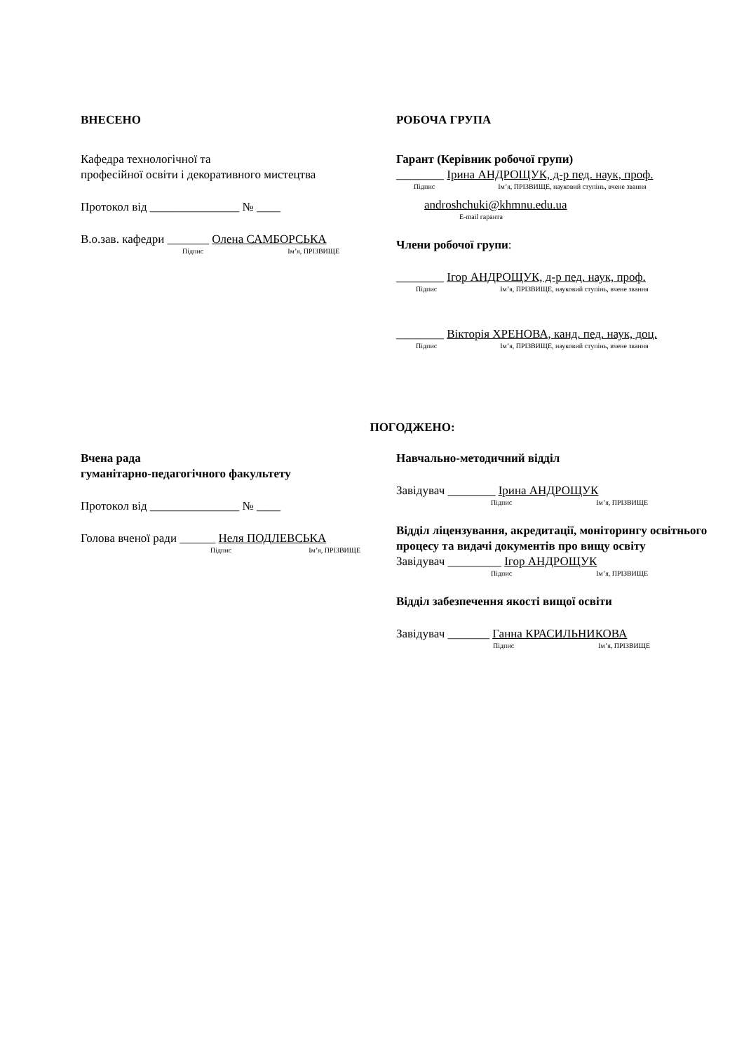ВНЕСЕНО
Кафедра технологічної та
професійної освіти і декоративного мистецтва
Протокол від _______________ № ____
В.о.зав. кафедри _______ Олена САМБОРСЬКА
Підпис Ім’я, ПРІЗВИЩЕ
РОБОЧА ГРУПА
Гарант (Керівник робочої групи)
________ Ірина АНДРОЩУК, д-р пед. наук, проф.
Підпис Ім’я, ПРІЗВИЩЕ, науковий ступінь, вчене звання
androshchuki@khmnu.edu.ua
E-mail гаранта
Члени робочої групи:
________ Ігор АНДРОЩУК, д-р пед. наук, проф.
Підпис Ім’я, ПРІЗВИЩЕ, науковий ступінь, вчене звання
________ Вікторія ХРЕНОВА, канд. пед. наук, доц.
Підпис Ім’я, ПРІЗВИЩЕ, науковий ступінь, вчене звання
ПОГОДЖЕНО:
Вчена рада
гуманітарно-педагогічного факультету
Протокол від _______________ № ____
Голова вченої ради ______ Неля ПОДЛЕВСЬКА
Підпис Ім’я, ПРІЗВИЩЕ
Навчально-методичний відділ
Завідувач ________ Ірина АНДРОЩУК
Підпис Ім’я, ПРІЗВИЩЕ
Відділ ліцензування, акредитації, моніторингу освітнього процесу та видачі документів про вищу освіту
Завідувач _________ Ігор АНДРОЩУК
Підпис Ім’я, ПРІЗВИЩЕ
Відділ забезпечення якості вищої освіти
Завідувач _______ Ганна КРАСИЛЬНИКОВА
Підпис Ім’я, ПРІЗВИЩЕ